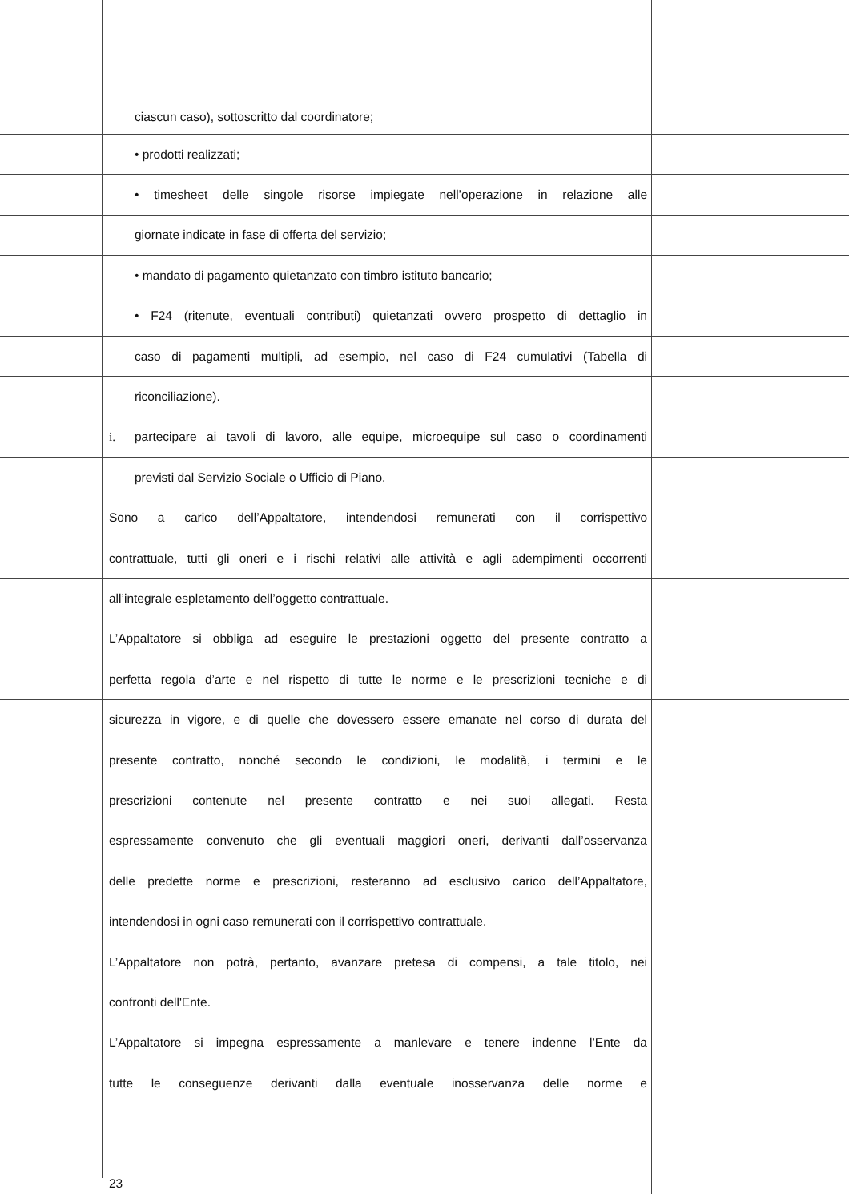ciascun caso), sottoscritto dal coordinatore;
• prodotti realizzati;
• timesheet delle singole risorse impiegate nell’operazione in relazione alle
giornate indicate in fase di offerta del servizio;
• mandato di pagamento quietanzato con timbro istituto bancario;
• F24 (ritenute, eventuali contributi) quietanzati ovvero prospetto di dettaglio in
caso di pagamenti multipli, ad esempio, nel caso di F24 cumulativi (Tabella di
riconciliazione).
i. partecipare ai tavoli di lavoro, alle equipe, microequipe sul caso o coordinamenti
previsti dal Servizio Sociale o Ufficio di Piano.
Sono a carico dell’Appaltatore, intendendosi remunerati con il corrispettivo
contrattuale, tutti gli oneri e i rischi relativi alle attività e agli adempimenti occorrenti
all’integrale espletamento dell’oggetto contrattuale.
L’Appaltatore si obbliga ad eseguire le prestazioni oggetto del presente contratto a
perfetta regola d’arte e nel rispetto di tutte le norme e le prescrizioni tecniche e di
sicurezza in vigore, e di quelle che dovessero essere emanate nel corso di durata del
presente contratto, nonché secondo le condizioni, le modalità, i termini e le
prescrizioni contenute nel presente contratto e nei suoi allegati. Resta
espressamente convenuto che gli eventuali maggiori oneri, derivanti dall’osservanza
delle predette norme e prescrizioni, resteranno ad esclusivo carico dell’Appaltatore,
intendendosi in ogni caso remunerati con il corrispettivo contrattuale.
L’Appaltatore non potrà, pertanto, avanzare pretesa di compensi, a tale titolo, nei
confronti dell'Ente.
L’Appaltatore si impegna espressamente a manlevare e tenere indenne l’Ente da
tutte le conseguenze derivanti dalla eventuale inosservanza delle norme e
23